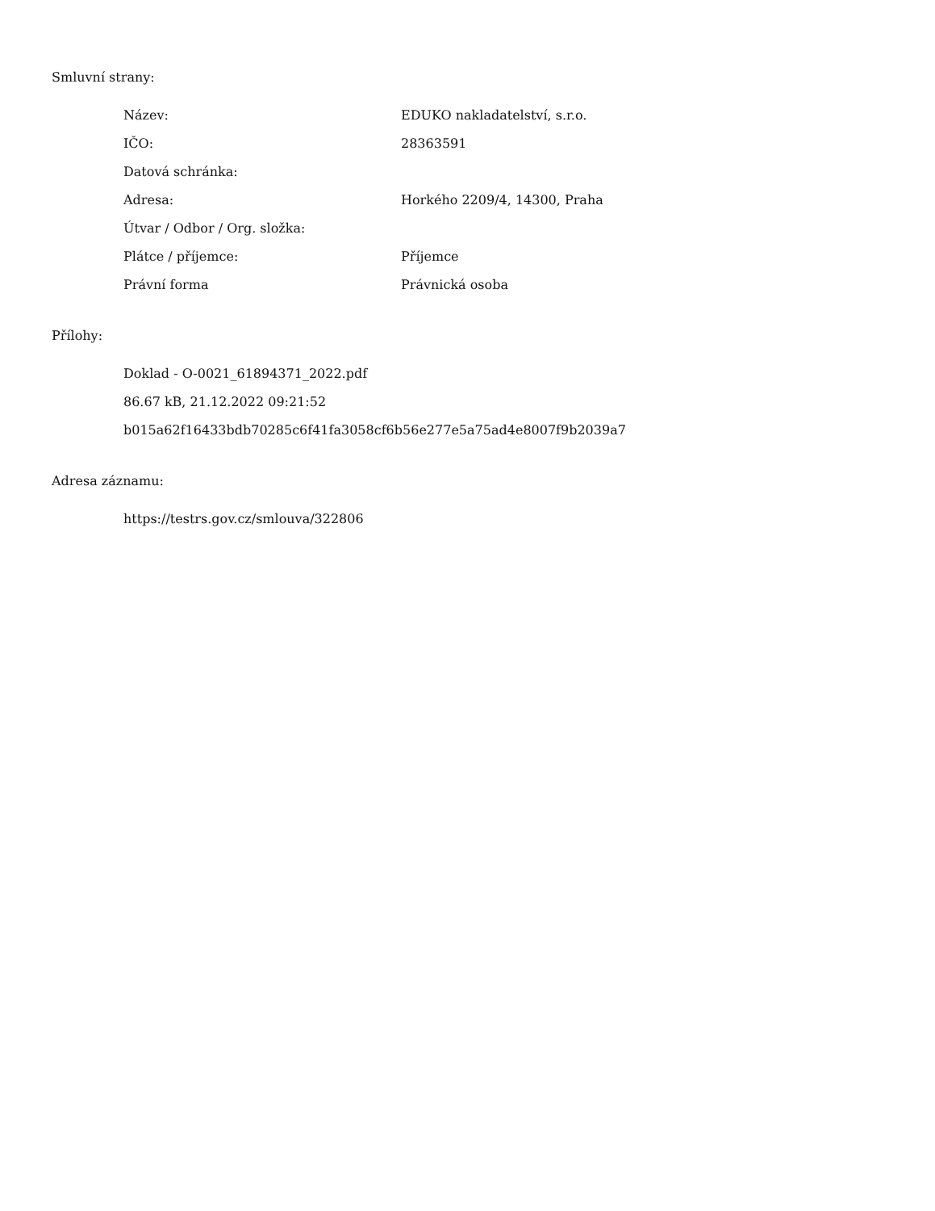Smluvní strany:
| Název: | EDUKO nakladatelství, s.r.o. |
| IČO: | 28363591 |
| Datová schránka: | |
| Adresa: | Horkého 2209/4, 14300, Praha |
| Útvar / Odbor / Org. složka: | |
| Plátce / příjemce: | Příjemce |
| Právní forma | Právnická osoba |
Přílohy:
Doklad - O-0021_61894371_2022.pdf
86.67 kB, 21.12.2022 09:21:52
b015a62f16433bdb70285c6f41fa3058cf6b56e277e5a75ad4e8007f9b2039a7
Adresa záznamu:
https://testrs.gov.cz/smlouva/322806